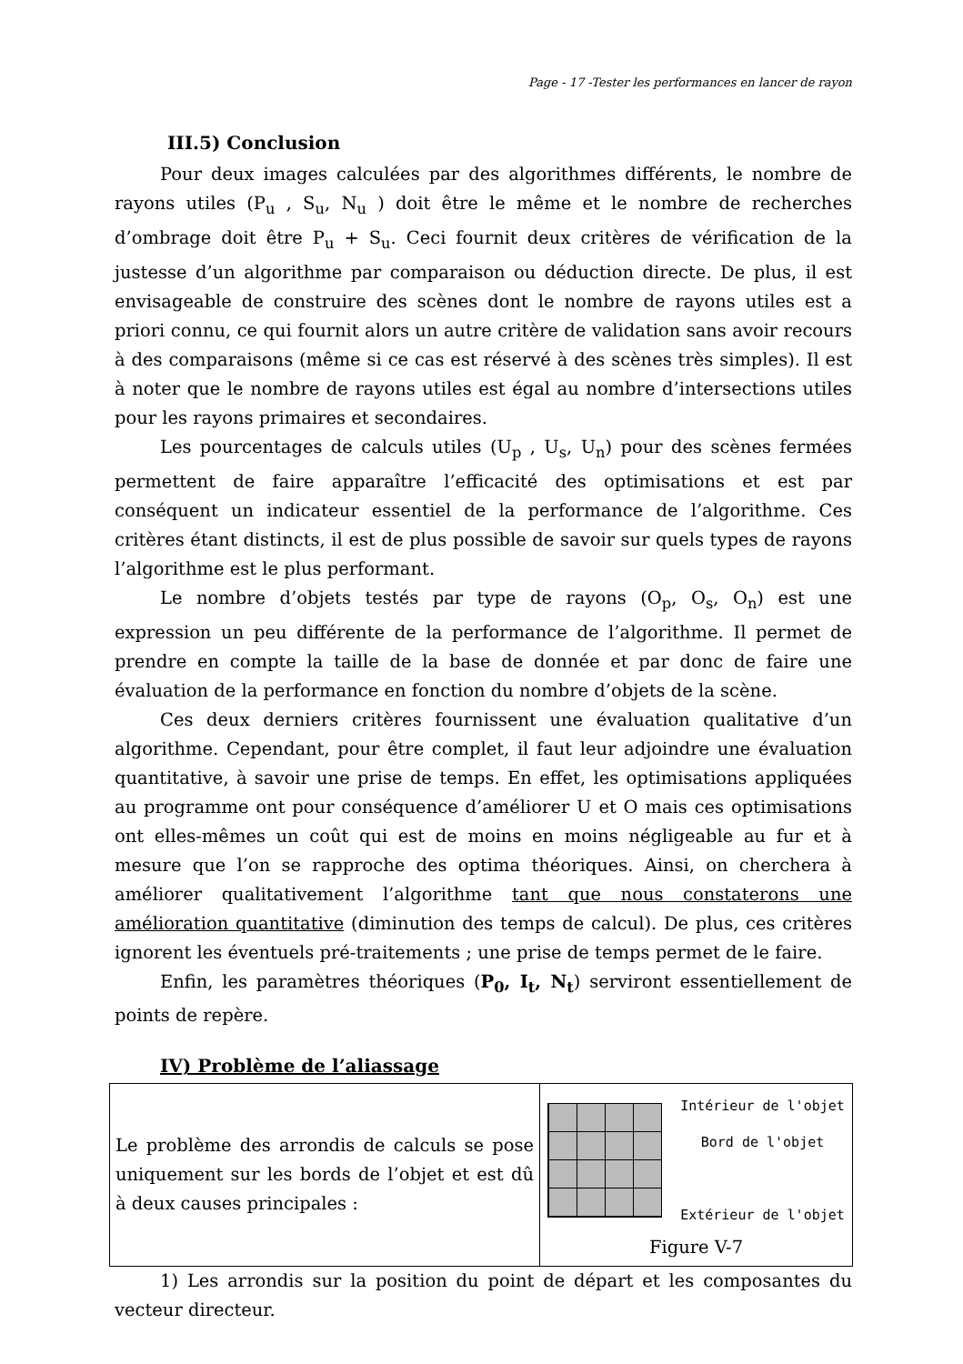Page - 17 -Tester les performances en lancer de rayon
III.5) Conclusion
Pour deux images calculées par des algorithmes différents, le nombre de rayons utiles (P<sub>u</sub> , S<sub>u</sub>, N<sub>u</sub> ) doit être le même et le nombre de recherches d’ombrage doit être P<sub>u</sub> + S<sub>u</sub>. Ceci fournit deux critères de vérification de la justesse d’un algorithme par comparaison ou déduction directe. De plus, il est envisageable de construire des scènes dont le nombre de rayons utiles est a priori connu, ce qui fournit alors un autre critère de validation sans avoir recours à des comparaisons (même si ce cas est réservé à des scènes très simples). Il est à noter que le nombre de rayons utiles est égal au nombre d’intersections utiles pour les rayons primaires et secondaires.
Les pourcentages de calculs utiles (U<sub>p</sub> , U<sub>s</sub>, U<sub>n</sub>) pour des scènes fermées permettent de faire apparaître l’efficacité des optimisations et est par conséquent un indicateur essentiel de la performance de l’algorithme. Ces critères étant distincts, il est de plus possible de savoir sur quels types de rayons l’algorithme est le plus performant.
Le nombre d’objets testés par type de rayons (O<sub>p</sub>, O<sub>s</sub>, O<sub>n</sub>) est une expression un peu différente de la performance de l’algorithme. Il permet de prendre en compte la taille de la base de donnée et par donc de faire une évaluation de la performance en fonction du nombre d’objets de la scène.
Ces deux derniers critères fournissent une évaluation qualitative d’un algorithme. Cependant, pour être complet, il faut leur adjoindre une évaluation quantitative, à savoir une prise de temps. En effet, les optimisations appliquées au programme ont pour conséquence d’améliorer U et O mais ces optimisations ont elles-mêmes un coût qui est de moins en moins négligeable au fur et à mesure que l’on se rapproche des optima théoriques. Ainsi, on cherchera à améliorer qualitativement l’algorithme tant que nous constaterons une amélioration quantitative (diminution des temps de calcul). De plus, ces critères ignorent les éventuels pré-traitements ; une prise de temps permet de le faire.
Enfin, les paramètres théoriques (P<sub>0</sub>, I<sub>t</sub>, N<sub>t</sub>) serviront essentiellement de points de repère.
IV) Problème de l’aliassage
| Le problème des arrondis de calculs se pose uniquement sur les bords de l’objet et est dû à deux causes principales : | Intérieur de l'objet Bord de l'objet Extérieur de l'objet Figure V-7 |
1) Les arrondis sur la position du point de départ et les composantes du vecteur directeur.